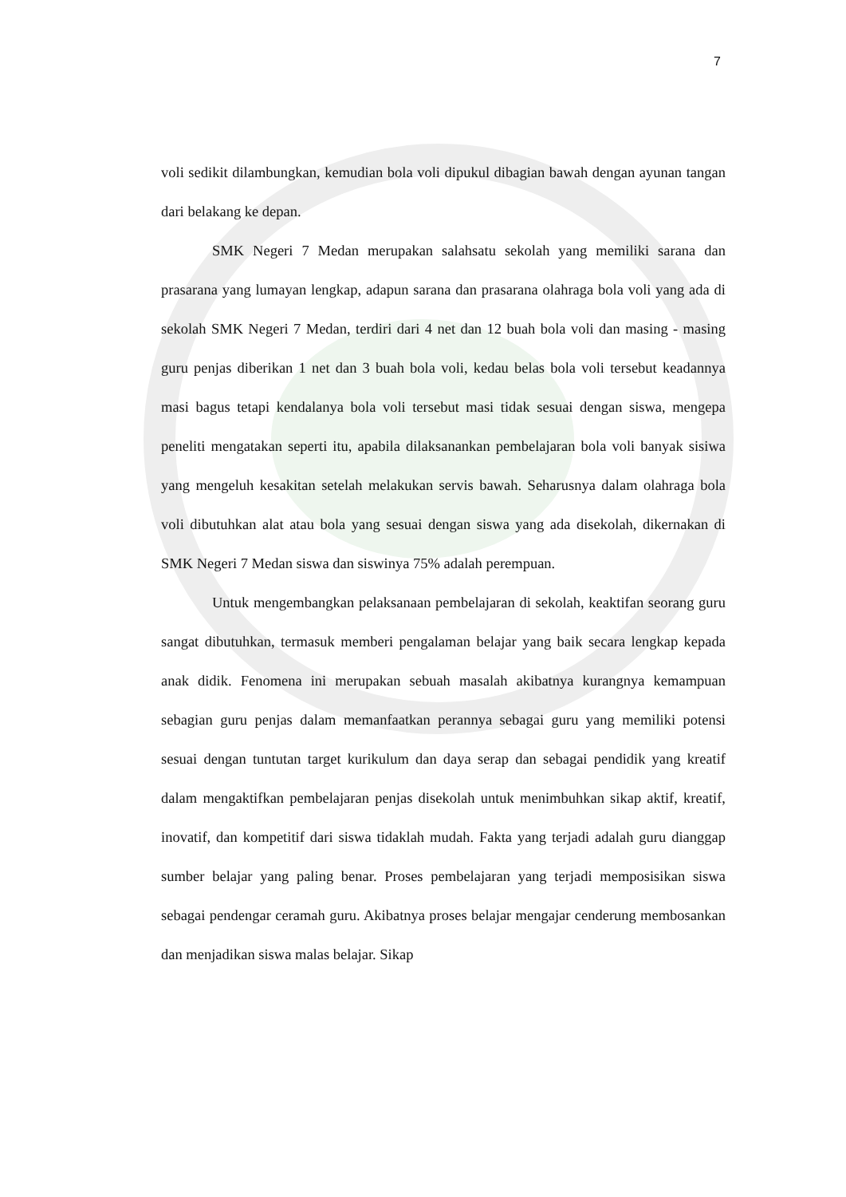7
voli sedikit dilambungkan, kemudian bola voli dipukul dibagian bawah dengan ayunan tangan dari belakang ke depan.
SMK Negeri 7 Medan merupakan salahsatu sekolah yang memiliki sarana dan prasarana yang lumayan lengkap, adapun sarana dan prasarana olahraga bola voli yang ada di sekolah SMK Negeri 7 Medan, terdiri dari 4 net dan 12 buah bola voli dan masing - masing guru penjas diberikan 1 net dan 3 buah bola voli, kedau belas bola voli tersebut keadannya masi bagus tetapi kendalanya bola voli tersebut masi tidak sesuai dengan siswa, mengepa peneliti mengatakan seperti itu, apabila dilaksanankan pembelajaran bola voli banyak sisiwa yang mengeluh kesakitan setelah melakukan servis bawah. Seharusnya dalam olahraga bola voli dibutuhkan alat atau bola yang sesuai dengan siswa yang ada disekolah, dikernakan di SMK Negeri 7 Medan siswa dan siswinya 75% adalah perempuan.
Untuk mengembangkan pelaksanaan pembelajaran di sekolah, keaktifan seorang guru sangat dibutuhkan, termasuk memberi pengalaman belajar yang baik secara lengkap kepada anak didik. Fenomena ini merupakan sebuah masalah akibatnya kurangnya kemampuan sebagian guru penjas dalam memanfaatkan perannya sebagai guru yang memiliki potensi sesuai dengan tuntutan target kurikulum dan daya serap dan sebagai pendidik yang kreatif dalam mengaktifkan pembelajaran penjas disekolah untuk menimbuhkan sikap aktif, kreatif, inovatif, dan kompetitif dari siswa tidaklah mudah. Fakta yang terjadi adalah guru dianggap sumber belajar yang paling benar. Proses pembelajaran yang terjadi memposisikan siswa sebagai pendengar ceramah guru. Akibatnya proses belajar mengajar cenderung membosankan dan menjadikan siswa malas belajar. Sikap